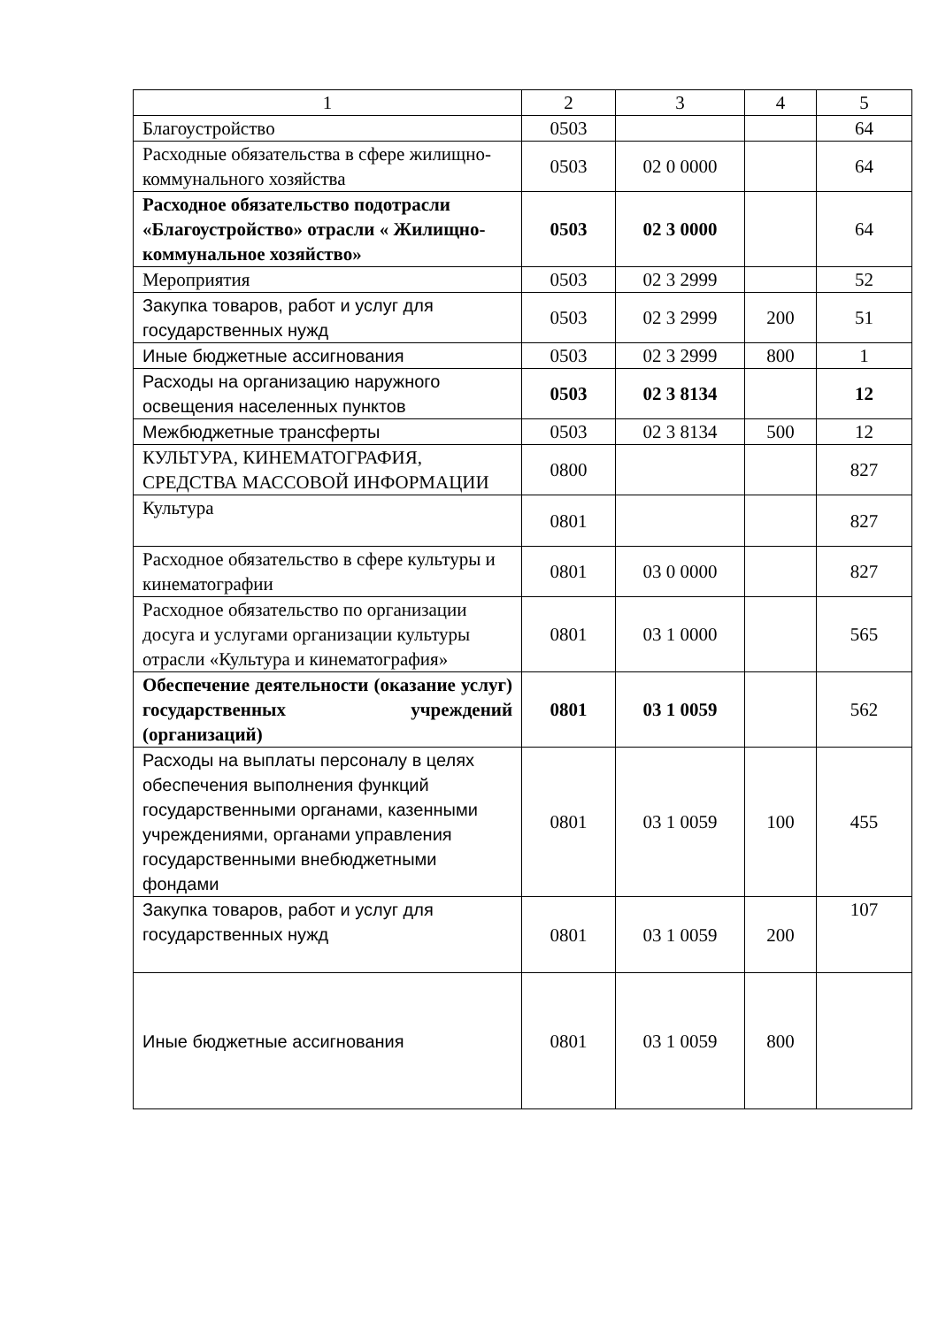| 1 | 2 | 3 | 4 | 5 |
| --- | --- | --- | --- | --- |
| Благоустройство | 0503 | | | 64 |
| Расходные обязательства в сфере жилищно-коммунального хозяйства | 0503 | 02 0 0000 | | 64 |
| Расходное обязательство подотрасли «Благоустройство» отрасли « Жилищно-коммунальное хозяйство» | 0503 | 02 3 0000 | | 64 |
| Мероприятия | 0503 | 02 3 2999 | | 52 |
| Закупка товаров, работ и услуг для государственных нужд | 0503 | 02 3 2999 | 200 | 51 |
| Иные бюджетные ассигнования | 0503 | 02 3 2999 | 800 | 1 |
| Расходы на организацию наружного освещения населенных пунктов | 0503 | 02 3 8134 | | 12 |
| Межбюджетные трансферты | 0503 | 02 3 8134 | 500 | 12 |
| КУЛЬТУРА, КИНЕМАТОГРАФИЯ, СРЕДСТВА МАССОВОЙ ИНФОРМАЦИИ | 0800 | | | 827 |
| Культура | 0801 | | | 827 |
| Расходное обязательство в сфере культуры и кинематографии | 0801 | 03 0 0000 | | 827 |
| Расходное обязательство по организации досуга и услугами организации культуры отрасли «Культура и кинематография» | 0801 | 03 1 0000 | | 565 |
| Обеспечение деятельности (оказание услуг) государственных учреждений (организаций) | 0801 | 03 1 0059 | | 562 |
| Расходы на выплаты персоналу в целях обеспечения выполнения функций государственными органами, казенными учреждениями, органами управления государственными внебюджетными фондами | 0801 | 03 1 0059 | 100 | 455 |
| Закупка товаров, работ и услуг для государственных нужд | 0801 | 03 1 0059 | 200 | 107 |
| Иные бюджетные ассигнования | 0801 | 03 1 0059 | 800 | |